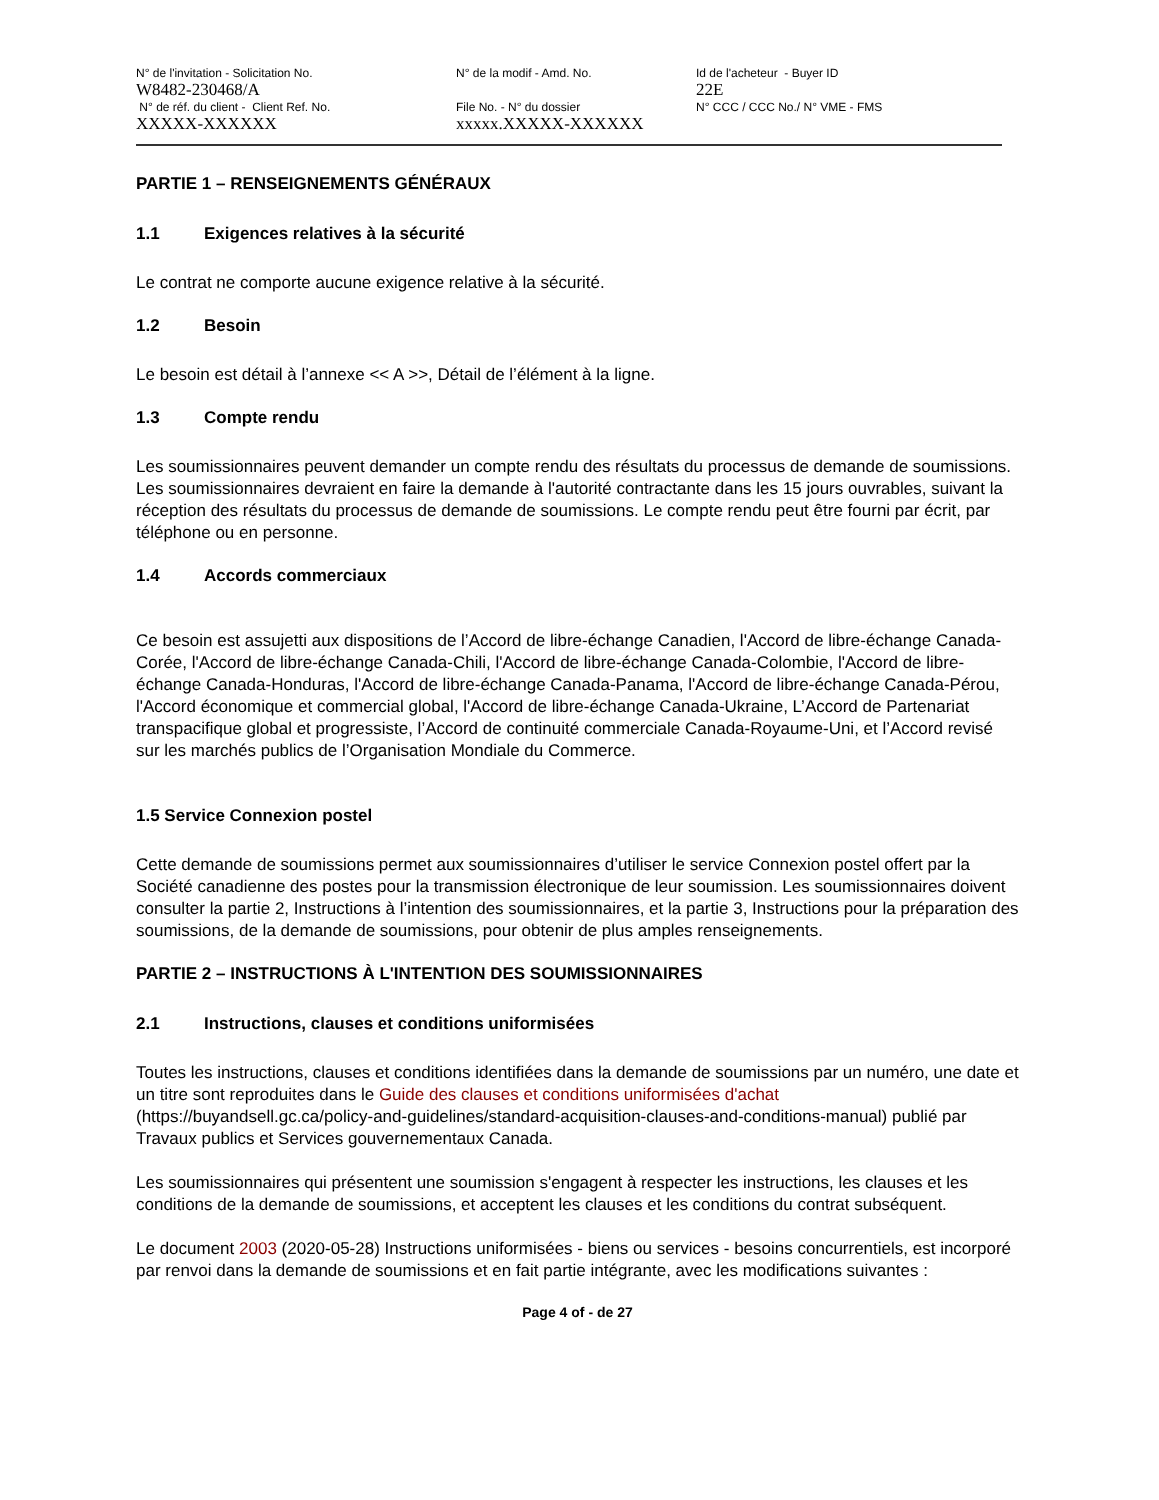N° de l'invitation - Solicitation No.
W8482-230468/A
N° de réf. du client - Client Ref. No.
XXXXX-XXXXXX
N° de la modif - Amd. No.
File No. - N° du dossier
xxxxx.XXXXX-XXXXXX
Id de l'acheteur - Buyer ID
22E
N° CCC / CCC No./ N° VME - FMS
PARTIE 1 – RENSEIGNEMENTS GÉNÉRAUX
1.1 Exigences relatives à la sécurité
Le contrat ne comporte aucune exigence relative à la sécurité.
1.2 Besoin
Le besoin est détail à l’annexe << A >>, Détail de l’élément à la ligne.
1.3 Compte rendu
Les soumissionnaires peuvent demander un compte rendu des résultats du processus de demande de soumissions. Les soumissionnaires devraient en faire la demande à l'autorité contractante dans les 15 jours ouvrables, suivant la réception des résultats du processus de demande de soumissions. Le compte rendu peut être fourni par écrit, par téléphone ou en personne.
1.4 Accords commerciaux
Ce besoin est assujetti aux dispositions de l’Accord de libre-échange Canadien, l'Accord de libre-échange Canada-Corée, l'Accord de libre-échange Canada-Chili, l'Accord de libre-échange Canada-Colombie, l'Accord de libre-échange Canada-Honduras, l'Accord de libre-échange Canada-Panama, l'Accord de libre-échange Canada-Pérou, l'Accord économique et commercial global, l'Accord de libre-échange Canada-Ukraine, L’Accord de Partenariat transpacifique global et progressiste, l’Accord de continuité commerciale Canada-Royaume-Uni, et l’Accord revisé sur les marchés publics de l’Organisation Mondiale du Commerce.
1.5 Service Connexion postel
Cette demande de soumissions permet aux soumissionnaires d’utiliser le service Connexion postel offert par la Société canadienne des postes pour la transmission électronique de leur soumission. Les soumissionnaires doivent consulter la partie 2, Instructions à l’intention des soumissionnaires, et la partie 3, Instructions pour la préparation des soumissions, de la demande de soumissions, pour obtenir de plus amples renseignements.
PARTIE 2 – INSTRUCTIONS À L'INTENTION DES SOUMISSIONNAIRES
2.1 Instructions, clauses et conditions uniformisées
Toutes les instructions, clauses et conditions identifiées dans la demande de soumissions par un numéro, une date et un titre sont reproduites dans le Guide des clauses et conditions uniformisées d'achat (https://buyandsell.gc.ca/policy-and-guidelines/standard-acquisition-clauses-and-conditions-manual) publié par Travaux publics et Services gouvernementaux Canada.
Les soumissionnaires qui présentent une soumission s'engagent à respecter les instructions, les clauses et les conditions de la demande de soumissions, et acceptent les clauses et les conditions du contrat subséquent.
Le document 2003 (2020-05-28) Instructions uniformisées - biens ou services - besoins concurrentiels, est incorporé par renvoi dans la demande de soumissions et en fait partie intégrante, avec les modifications suivantes :
Page 4 of - de 27